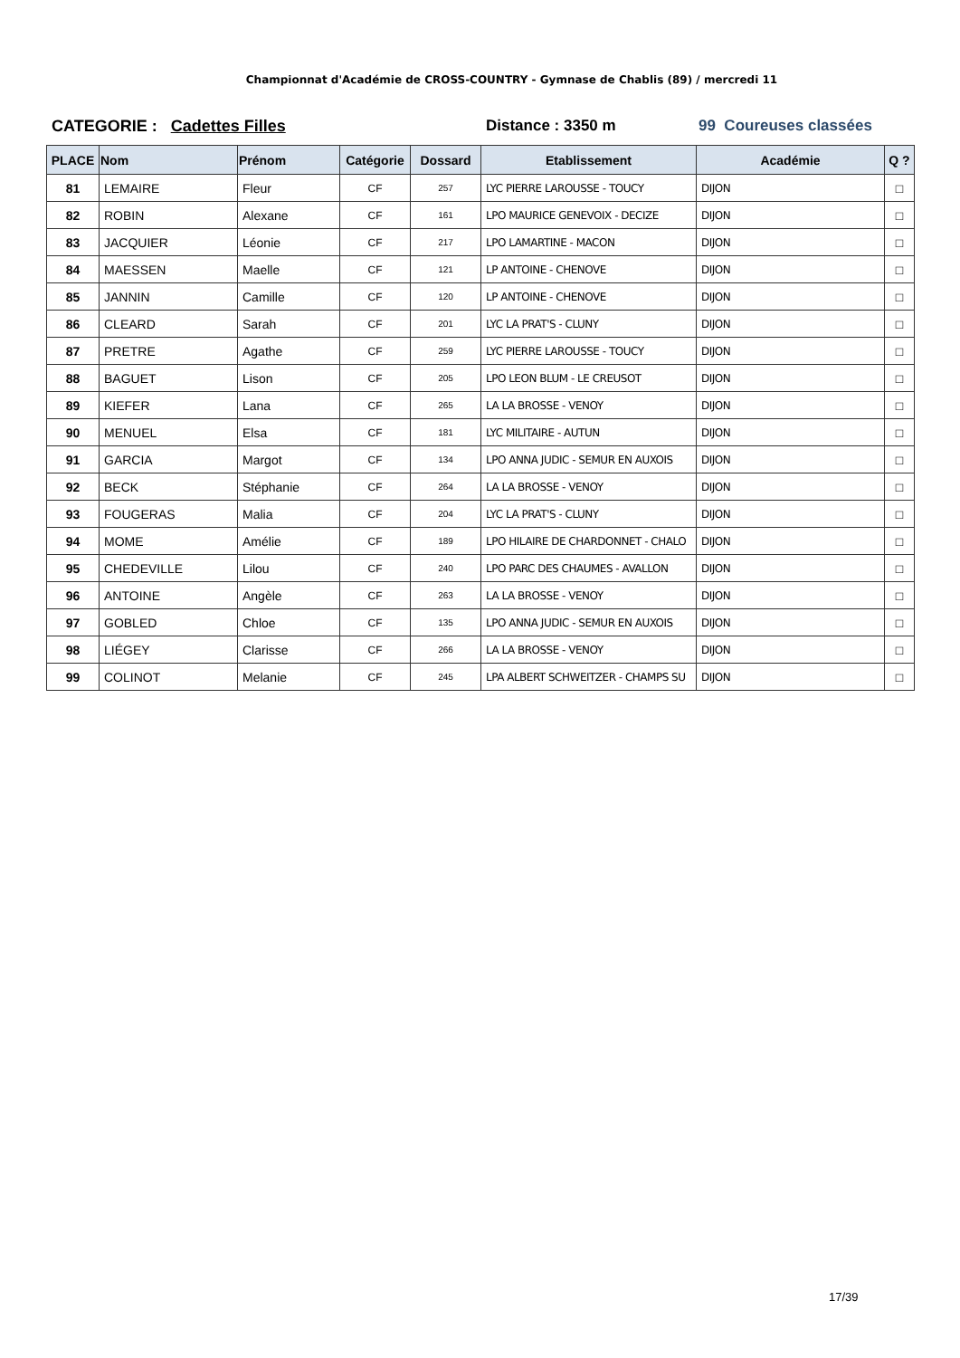Championnat d'Académie de CROSS-COUNTRY - Gymnase de Chablis (89) / mercredi 11
CATEGORIE : Cadettes Filles Distance : 3350 m 99 Coureuses classées
| PLACE | Nom | Prénom | Catégorie | Dossard | Etablissement | Académie | Q ? |
| --- | --- | --- | --- | --- | --- | --- | --- |
| 81 | LEMAIRE | Fleur | CF | 257 | LYC PIERRE LAROUSSE - TOUCY | DIJON | □ |
| 82 | ROBIN | Alexane | CF | 161 | LPO MAURICE GENEVOIX - DECIZE | DIJON | □ |
| 83 | JACQUIER | Léonie | CF | 217 | LPO LAMARTINE - MACON | DIJON | □ |
| 84 | MAESSEN | Maelle | CF | 121 | LP ANTOINE - CHENOVE | DIJON | □ |
| 85 | JANNIN | Camille | CF | 120 | LP ANTOINE - CHENOVE | DIJON | □ |
| 86 | CLEARD | Sarah | CF | 201 | LYC LA PRAT'S - CLUNY | DIJON | □ |
| 87 | PRETRE | Agathe | CF | 259 | LYC PIERRE LAROUSSE - TOUCY | DIJON | □ |
| 88 | BAGUET | Lison | CF | 205 | LPO LEON BLUM - LE CREUSOT | DIJON | □ |
| 89 | KIEFER | Lana | CF | 265 | LA LA BROSSE - VENOY | DIJON | □ |
| 90 | MENUEL | Elsa | CF | 181 | LYC MILITAIRE - AUTUN | DIJON | □ |
| 91 | GARCIA | Margot | CF | 134 | LPO ANNA JUDIC - SEMUR EN AUXOIS | DIJON | □ |
| 92 | BECK | Stéphanie | CF | 264 | LA LA BROSSE - VENOY | DIJON | □ |
| 93 | FOUGERAS | Malia | CF | 204 | LYC LA PRAT'S - CLUNY | DIJON | □ |
| 94 | MOME | Amélie | CF | 189 | LPO HILAIRE DE CHARDONNET - CHALO | DIJON | □ |
| 95 | CHEDEVILLE | Lilou | CF | 240 | LPO PARC DES CHAUMES - AVALLON | DIJON | □ |
| 96 | ANTOINE | Angèle | CF | 263 | LA LA BROSSE - VENOY | DIJON | □ |
| 97 | GOBLED | Chloe | CF | 135 | LPO ANNA JUDIC - SEMUR EN AUXOIS | DIJON | □ |
| 98 | LIÉGEY | Clarisse | CF | 266 | LA LA BROSSE - VENOY | DIJON | □ |
| 99 | COLINOT | Melanie | CF | 245 | LPA ALBERT SCHWEITZER - CHAMPS SU | DIJON | □ |
17/39